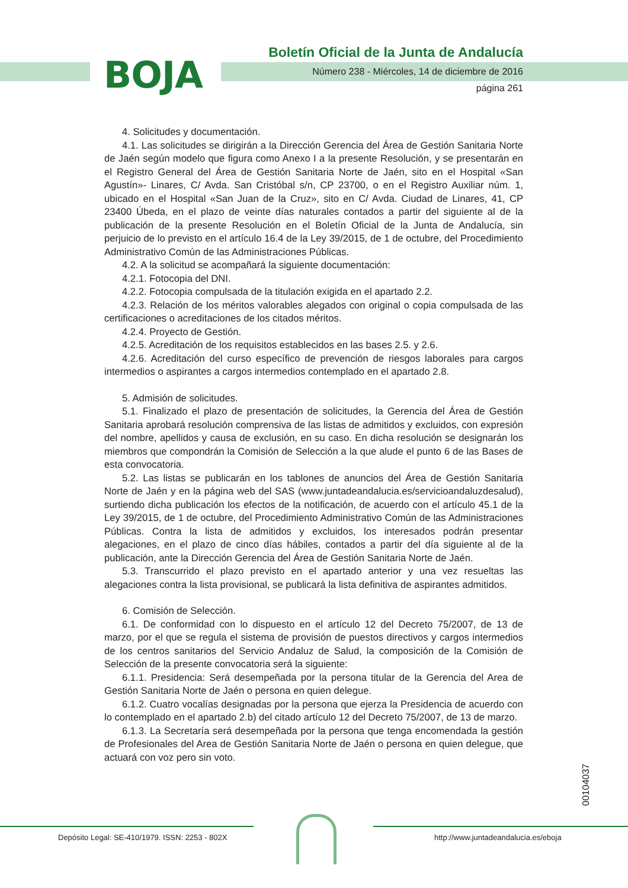BOJA
Boletín Oficial de la Junta de Andalucía
Número 238 - Miércoles, 14 de diciembre de 2016
página 261
4. Solicitudes y documentación.
4.1. Las solicitudes se dirigirán a la Dirección Gerencia del Área de Gestión Sanitaria Norte de Jaén según modelo que figura como Anexo I a la presente Resolución, y se presentarán en el Registro General del Área de Gestión Sanitaria Norte de Jaén, sito en el Hospital «San Agustín»- Linares, C/ Avda. San Cristóbal s/n, CP 23700, o en el Registro Auxiliar núm. 1, ubicado en el Hospital «San Juan de la Cruz», sito en C/ Avda. Ciudad de Linares, 41, CP 23400 Úbeda, en el plazo de veinte días naturales contados a partir del siguiente al de la publicación de la presente Resolución en el Boletín Oficial de la Junta de Andalucía, sin perjuicio de lo previsto en el artículo 16.4 de la Ley 39/2015, de 1 de octubre, del Procedimiento Administrativo Común de las Administraciones Públicas.
4.2. A la solicitud se acompañará la siguiente documentación:
4.2.1. Fotocopia del DNI.
4.2.2. Fotocopia compulsada de la titulación exigida en el apartado 2.2.
4.2.3. Relación de los méritos valorables alegados con original o copia compulsada de las certificaciones o acreditaciones de los citados méritos.
4.2.4. Proyecto de Gestión.
4.2.5. Acreditación de los requisitos establecidos en las bases 2.5. y 2.6.
4.2.6. Acreditación del curso específico de prevención de riesgos laborales para cargos intermedios o aspirantes a cargos intermedios contemplado en el apartado 2.8.
5. Admisión de solicitudes.
5.1. Finalizado el plazo de presentación de solicitudes, la Gerencia del Área de Gestión Sanitaria aprobará resolución comprensiva de las listas de admitidos y excluidos, con expresión del nombre, apellidos y causa de exclusión, en su caso. En dicha resolución se designarán los miembros que compondrán la Comisión de Selección a la que alude el punto 6 de las Bases de esta convocatoria.
5.2. Las listas se publicarán en los tablones de anuncios del Área de Gestión Sanitaria Norte de Jaén y en la página web del SAS (www.juntadeandalucia.es/servicioandaluzdesalud), surtiendo dicha publicación los efectos de la notificación, de acuerdo con el artículo 45.1 de la Ley 39/2015, de 1 de octubre, del Procedimiento Administrativo Común de las Administraciones Públicas. Contra la lista de admitidos y excluidos, los interesados podrán presentar alegaciones, en el plazo de cinco días hábiles, contados a partir del día siguiente al de la publicación, ante la Dirección Gerencia del Área de Gestión Sanitaria Norte de Jaén.
5.3. Transcurrido el plazo previsto en el apartado anterior y una vez resueltas las alegaciones contra la lista provisional, se publicará la lista definitiva de aspirantes admitidos.
6. Comisión de Selección.
6.1. De conformidad con lo dispuesto en el artículo 12 del Decreto 75/2007, de 13 de marzo, por el que se regula el sistema de provisión de puestos directivos y cargos intermedios de los centros sanitarios del Servicio Andaluz de Salud, la composición de la Comisión de Selección de la presente convocatoria será la siguiente:
6.1.1. Presidencia: Será desempeñada por la persona titular de la Gerencia del Area de Gestión Sanitaria Norte de Jaén o persona en quien delegue.
6.1.2. Cuatro vocalías designadas por la persona que ejerza la Presidencia de acuerdo con lo contemplado en el apartado 2.b) del citado artículo 12 del Decreto 75/2007, de 13 de marzo.
6.1.3. La Secretaría será desempeñada por la persona que tenga encomendada la gestión de Profesionales del Area de Gestión Sanitaria Norte de Jaén o persona en quien delegue, que actuará con voz pero sin voto.
00104037
Depósito Legal: SE-410/1979. ISSN: 2253 - 802X
http://www.juntadeandalucia.es/eboja